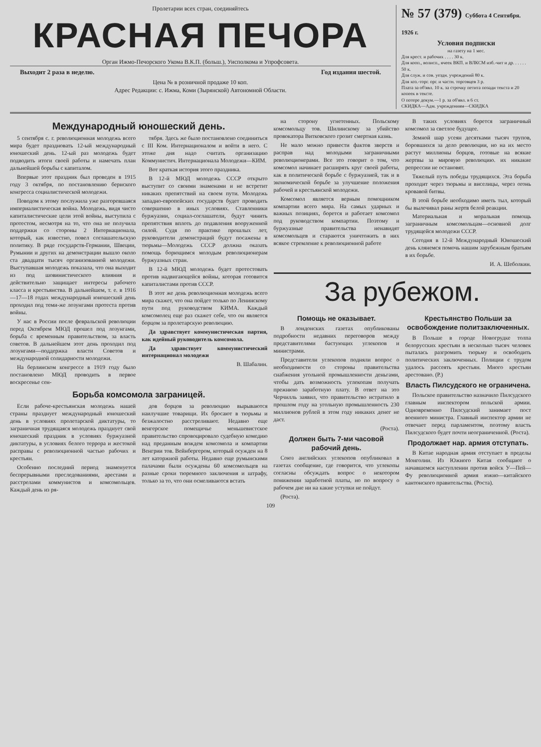Пролетарии всех стран, соединяйтесь
КРАСНАЯ ПЕЧОРА
Орган Ижмо-Печорского Укома В.К.П. (больш.), Уисполкома и Упрофсовета.
Выходит 2 раза в неделю. Год издания шестой.
Цена № в розничной продаже 10 коп.
Адрес Редакции: с. Ижма, Коми (Зырянской) Автономной Области.
№ 57 (379) Суббота 4 Сентября. 1926 г.
Условия подписки
на газету на 1 мес.
Для крест. и рабочих . . . . 30 к.
Для кооп., волисп., ячеек ВКП. и ВЛКСМ изб.-чит и др. . . . . . 50 к.
Для служ. и сов. уездн. учреждений 80 к.
Для хоз.-торг. орг. и частн. торговцев 3 р.
Плата за об'явл. 10 к. за строчку петита позади текста и 20 копеек в тексте.
О потере докум.—1 р. за об'явл. в 6 ст.
СКИДКА—Адм. учреждениям—СКИДКА
Международный юношеский день.
5 сентября с. г. революционная молодежь всего мира будет праздновать 12-ый международный юношеский день. 12-ый раз молодежь будет подводить итоги своей работы и намечать план дальнейшей борьбы с капиталом.
Впервые этот праздник был проведен в 1915 году 3 октября, по постановлению бернского конгресса социалистической молодежи.
Поводом к этому послужила уже разгоревшаяся империалистическая война. Молодежь, видя чисто капиталистические цели этой войны, выступила с протестом, несмотря на то, что она не получила поддержки со стороны 2 Интернационала, который, как известно, повел соглашательскую политику. В ряде государств-Германии, Швеции, Румынии и других на демонстрации вышло около ста двадцати тысяч организованной молодежи. Выступавшая молодежь показала, что она выходит из под шовинистического влияния и действительно защищает интересы рабочего класса и крестьянства. В дальнейшем, т. е. в 1916—17—18 годах международный юношеский день проходил под теми-же лозунгами протеста против войны.
У нас в России после февральской революции перед Октябрем МЮД прошел под лозунгами, борьба с временным правительством, за власть советов. В дальнейшем этот день проходил под лозунгами—поддержка власти Советов и международной солидарности молодежи.
На берлинском конгрессе в 1919 году было постановлено МЮД проводить в первое воскресенье сен-
тября. Здесь же было постановлено соединиться с III Ком. Интернационалом и войти в него. С этоже дня надо считать организацию Коммунистич. Интернационала Молодежи—КИМ.
Вот краткая история этого праздника.
В 12-й МЮД молодежь СССР открыто выступит со своими знаменами и не встретит никаких препятствий на своем пути. Молодежь западно-европейских государств будет проводить совершенно в иных условиях. Ставленники буржуазии, социал-соглашатели, будут чинить препятствия вплоть до подавления вооруженной силой. Судя по практике прошлых лет, руководители демонстраций будут посажены в тюрьмы—Молодежь СССР должна оказать помощь борющимся молодым революционерам буржуазных стран.
В 12-й МЮД молодежь будет протестовать против надвигающейся войны, которая готовится капиталистами против СССР.
В этот же день революционная молодежь всего мира скажет, что она пойдет только по Ленинскому пути под руководством КИМА. Каждый комсомолец еще раз скажет себе, что он является борцом за пролетарскую революцию.
Да здравствует коммунистическая партия, как идейный руководитель комсомола.
Да здравствует коммунистический интернационал молодежи
В. Шабалин.
Борьба комсомола заграницей.
Если рабоче-крестьянская молодежь нашей страны празднует международный юношеский день в условиях пролетарской диктатуры, то заграничная трудящаяся молодежь празднует свой юношеский праздник в условиях буржуазной диктатуры, в условиях белого террора и жестокой расправы с революционной частью рабочих и крестьян.
Особенно последний период знаменуется беспрерывными преследованиями, арестами и расстрелами коммунистов и комсомольцев. Каждый день из ря-
дов борцов за революцию вырываются наилучшие товарищи. Их бросают в тюрьмы и безжалостно расстреливают. Недавно еще венгерское помещичье меньшевистское правительство спровоцировало судебную комедию над преданным вождем комсомола и компартии Венгрии тов. Вейнбергером, который осужден на 8 лет каторжной работы. Недавно еще румынскими палачами были осуждены 60 комсомольцев на разные сроки тюремного заключения и штрафу, только за то, что они осмеливаются встать
на сторону угнетенных. Польскому комсомольцу тов. Шилинскому за убийство провокатора Витковского грозит смертная казнь.
Не мало можно привести фактов зверств и расправ над молодыми заграничными революционерами. Все это говорит о том, что комсомол начинает расширять круг своей работы, как в политической борьбе с буржуазией, так и в экономической борьбе за улучшение положения рабочей и крестьянской молодежи.
Комсомол является верным помощником компартии всего мира. На самых ударных и важных позициях, борется и работает комсомол под руководством компартии. Поэтому и буржуазные правительства ненавидят комсомольцев и стараются уничтожить в них всякое стремление к революционной работе
В таких условиях борется заграничный комсомол за светлое будущее.
Земной шар усеян десятками тысяч трупов, боровшихся за дело революции, но на их место растут миллионы борцов, готовые на всякие жертвы за мировую революцию. их никакие репрессии не остановят.
Тяжелый путь победы трудящихся. Эта борьба проходит через тюрьмы и виселицы, через огонь кровавой битвы.
В этой борьбе необходимо иметь тыл, который бы вылечивал раны жертв белой реакции.
Материальная и моральная помощь заграничным комсомольцам—основной долг трудящейся молодежи СССР.
Сегодня в 12-й Международный Юношеский день клянемся помочь нашим зарубежным братьям в их борьбе.
И. А. Шеболкин.
За рубежом.
Помощь не оказывает.
В лондонских газетах опубликованы подробности недавних переговоров между представителями бастующих углекопов и министрами.
Представители углекопов подняли вопрос о необходимости со стороны правительства снабжения угольной промышленности деньгами, чтобы дать возможность углекопам получать прежнюю заработную плату. В ответ на это Черчилль заявил, что правительство истратило в прошлом году на угольную промышленность 230 миллионов рублей в этом году никаких денег не даст.
(Роста).
Должен быть 7-ми часовой рабочий день.
Союз английских углекопов опубликовал в газетах сообщение, где говорится, что углекопы согласны обсуждать вопрос о некотором понижении заработной платы, но по вопросу о рабочем дне ни на какие уступки не пойдут.
(Роста).
Крестьянство Польши за освобождение политзаключенных.
В Польше в городе Новогрудке толпа белорусских крестьян в несколько тысяч человек пыталась разгромить тюрьму и освободить политических заключенных. Полиции с трудом удалось рассеять крестьян. Много крестьян арестовано. (Р.)
Власть Пилсудского не ограничена.
Польское правительство назначило Пилсудского главным инспектором польской армии. Одновременно Пилсудский занимает пост военного министра. Главный инспектор армии не отвечает перед парламентом, поэтому власть Пилсудского будет почти неограниченной. (Роста).
Продолжает нар. армия отступать.
В Китае народная армия отступает в пределы Монголии. Из Южного Китая сообщают о начавшемся наступлении против войск У—Пей—Фу революционной армия южно—китайского кантонского правительства. (Роста).
109